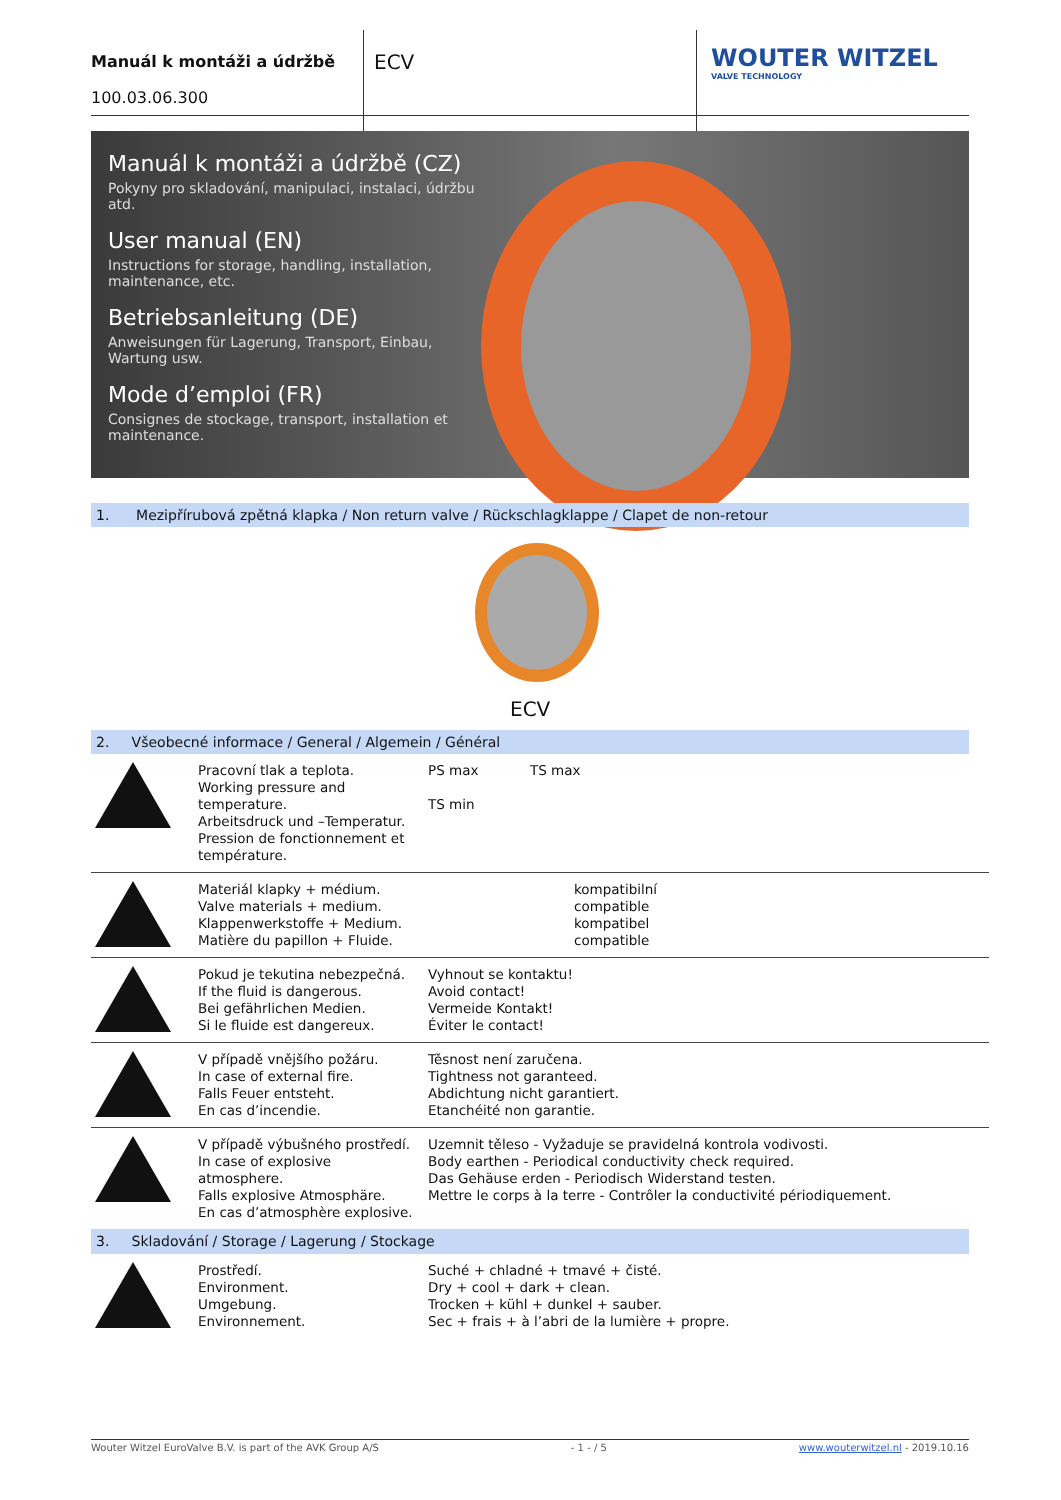Manuál k montáži a údržbě
100.03.06.300
ECV
WOUTER WITZEL
VALVE TECHNOLOGY
Manuál k montáži a údržbě (CZ)
Pokyny pro skladování, manipulaci, instalaci, údržbu atd.
User manual (EN)
Instructions for storage, handling, installation, maintenance, etc.
Betriebsanleitung (DE)
Anweisungen für Lagerung, Transport, Einbau, Wartung usw.
Mode d’emploi (FR)
Consignes de stockage, transport, installation et maintenance.
1. Mezipřírubová zpětná klapka / Non return valve / Rückschlagklappe / Clapet de non-retour
ECV
2. Všeobecné informace / General / Algemein / Général
| | Pracovní tlak a teplota. Working pressure and temperature. Arbeitsdruck und –Temperatur. Pression de fonctionnement et température. | PS max TS max TS min | |
| | Materiál klapky + médium. Valve materials + medium. Klappenwerkstoffe + Medium. Matière du papillon + Fluide. | kompatibilní compatible kompatibel compatible | |
| | Pokud je tekutina nebezpečná. If the fluid is dangerous. Bei gefährlichen Medien. Si le fluide est dangereux. | Vyhnout se kontaktu! Avoid contact! Vermeide Kontakt! Éviter le contact! | |
| | V případě vnějšího požáru. In case of external fire. Falls Feuer entsteht. En cas d’incendie. | Těsnost není zaručena. Tightness not garanteed. Abdichtung nicht garantiert. Etanchéité non garantie. | |
| | V případě výbušného prostředí. In case of explosive atmosphere. Falls explosive Atmosphäre. En cas d’atmosphère explosive. | Uzemnit těleso - Vyžaduje se pravidelná kontrola vodivosti. Body earthen - Periodical conductivity check required. Das Gehäuse erden - Periodisch Widerstand testen. Mettre le corps à la terre - Contrôler la conductivité périodiquement. | |
| 3. Skladování / Storage / Lagerung / Stockage | | | |
| | Prostředí. Environment. Umgebung. Environnement. | Suché + chladné + tmavé + čisté. Dry + cool + dark + clean. Trocken + kühl + dunkel + sauber. Sec + frais + à l’abri de la lumière + propre. | |
Wouter Witzel EuroValve B.V. is part of the AVK Group A/S - 1 - / 5 www.wouterwitzel.nl - 2019.10.16